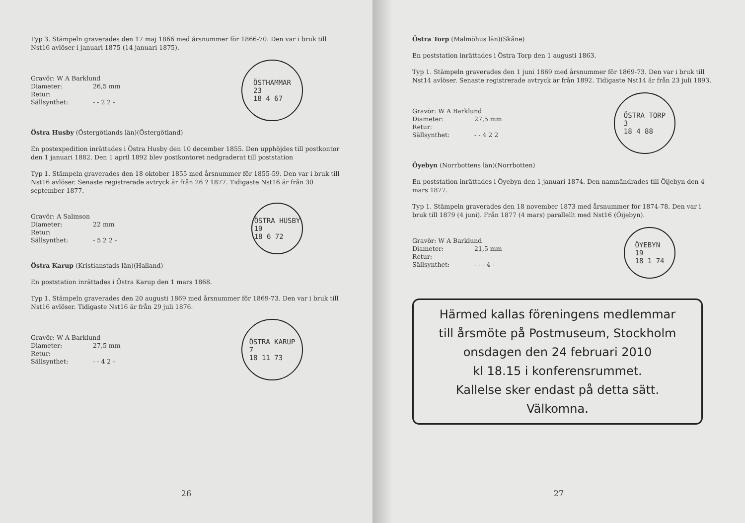Typ 3. Stämpeln graverades den 17 maj 1866 med årsnummer för 1866-70. Den var i bruk till Nst16 avlöser i januari 1875 (14 januari 1875).
Gravör: W A Barklund
Diameter: 26,5 mm
Retur:
Sällsynthet: - - 2 2 -
ÖSTHAMMAR
23
18 4 67
Östra Husby (Östergötlands län)(Östergötland)
En postexpedition inrättades i Östra Husby den 10 december 1855. Den upphöjdes till postkontor den 1 januari 1882. Den 1 april 1892 blev postkontoret nedgraderat till poststation
Typ 1. Stämpeln graverades den 18 oktober 1855 med årsnummer för 1855-59. Den var i bruk till Nst16 avlöser. Senaste registrerade avtryck är från 26 ? 1877. Tidigaste Nst16 är från 30 september 1877.
Gravör: A Salmson
Diameter: 22 mm
Retur:
Sällsynthet: - 5 2 2 -
ÖSTRA HUSBY
19
18 6 72
Östra Karup (Kristianstads län)(Halland)
En poststation inrättades i Östra Karup den 1 mars 1868.
Typ 1. Stämpeln graverades den 20 augusti 1869 med årsnummer för 1869-73. Den var i bruk till Nst16 avlöser. Tidigaste Nst16 är från 29 juli 1876.
Gravör: W A Barklund
Diameter: 27,5 mm
Retur:
Sällsynthet: - - 4 2 -
ÖSTRA KARUP
7
18 11 73
26
Östra Torp (Malmöhus län)(Skåne)
En poststation inrättades i Östra Torp den 1 augusti 1863.
Typ 1. Stämpeln graverades den 1 juni 1869 med årsnummer för 1869-73. Den var i bruk till Nst14 avlöser. Senaste registrerade avtryck är från 1892. Tidigaste Nst14 är från 23 juli 1893.
Gravör: W A Barklund
Diameter: 27,5 mm
Retur:
Sällsynthet: - - 4 2 2
ÖSTRA TORP
3
18 4 88
Öyebyn (Norrbottens län)(Norrbotten)
En poststation inrättades i Öyebyn den 1 januari 1874. Den namnändrades till Öijebyn den 4 mars 1877.
Typ 1. Stämpeln graverades den 18 november 1873 med årsnummer för 1874-78. Den var i bruk till 1879 (4 juni). Från 1877 (4 mars) parallellt med Nst16 (Öijebyn).
Gravör: W A Barklund
Diameter: 21,5 mm
Retur:
Sällsynthet: - - - 4 -
ÖYEBYN
19
18 1 74
Härmed kallas föreningens medlemmar
till årsmöte på Postmuseum, Stockholm
onsdagen den 24 februari 2010
kl 18.15 i konferensrummet.
Kallelse sker endast på detta sätt.
Välkomna.
27